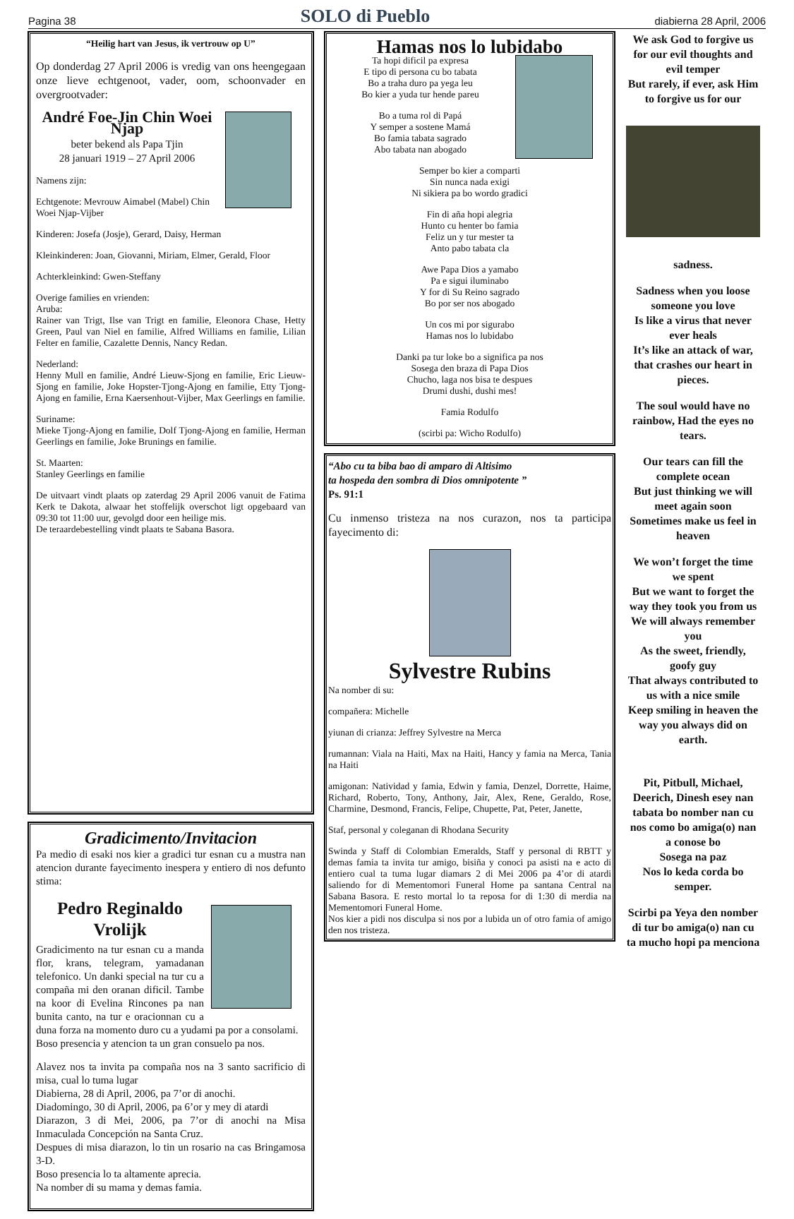Pagina 38 SOLO di Pueblo diabierna 28 April, 2006
“Heilig hart van Jesus, ik vertrouw op U”
Op donderdag 27 April 2006 is vredig van ons heengegaan onze lieve echtgenoot, vader, oom, schoonvader en overgrootvader:
André Foe-Jin Chin Woei Njap
beter bekend als Papa Tjin
28 januari 1919 – 27 April 2006
Namens zijn:
Echtgenote: Mevrouw Aimabel (Mabel) Chin Woei Njap-Vijber
Kinderen: Josefa (Josje), Gerard, Daisy, Herman
Kleinkinderen: Joan, Giovanni, Miriam, Elmer, Gerald, Floor
Achterkleinkind: Gwen-Steffany
Overige families en vrienden:
Aruba:
Rainer van Trigt, Ilse van Trigt en familie, Eleonora Chase, Hetty Green, Paul van Niel en familie, Alfred Williams en familie, Lilian Felter en familie, Cazalette Dennis, Nancy Redan.
Nederland:
Henny Mull en familie, André Lieuw-Sjong en familie, Eric Lieuw-Sjong en familie, Joke Hopster-Tjong-Ajong en familie, Etty Tjong-Ajong en familie, Erna Kaersenhout-Vijber, Max Geerlings en familie.
Suriname:
Mieke Tjong-Ajong en familie, Dolf Tjong-Ajong en familie, Herman Geerlings en familie, Joke Brunings en familie.
St. Maarten:
Stanley Geerlings en familie
De uitvaart vindt plaats op zaterdag 29 April 2006 vanuit de Fatima Kerk te Dakota, alwaar het stoffelijk overschot ligt opgebaard van 09:30 tot 11:00 uur, gevolgd door een heilige mis.
De teraardebestelling vindt plaats te Sabana Basora.
Gradicimento/Invitacion
Pa medio di esaki nos kier a gradici tur esnan cu a mustra nan atencion durante fayecimento inespera y entiero di nos defunto stima:
Pedro Reginaldo
Vrolijk
Gradicimento na tur esnan cu a manda flor, krans, telegram, yamadanan telefonico. Un danki special na tur cu a compaña mi den oranan dificil. Tambe na koor di Evelina Rincones pa nan bunita canto, na tur e oracionnan cu a duna forza na momento duro cu a yudami pa por a consolami.
Boso presencia y atencion ta un gran consuelo pa nos.
Alavez nos ta invita pa compaña nos na 3 santo sacrificio di misa, cual lo tuma lugar
Diabierna, 28 di April, 2006, pa 7’or di anochi.
Diadomingo, 30 di April, 2006, pa 6’or y mey di atardi
Diarazon, 3 di Mei, 2006, pa 7’or di anochi na Misa Inmaculada Concepción na Santa Cruz.
Despues di misa diarazon, lo tin un rosario na cas Bringamosa 3-D.
Boso presencia lo ta altamente aprecia.
Na nomber di su mama y demas famia.
Hamas nos lo lubidabo
Ta hopi dificil pa expresa
E tipo di persona cu bo tabata
Bo a traha duro pa yega leu
Bo kier a yuda tur hende pareu
Bo a tuma rol di Papá
Y semper a sostene Mamá
Bo famia tabata sagrado
Abo tabata nan abogado
Semper bo kier a comparti
Sin nunca nada exigi
Ni sikiera pa bo wordo gradici
Fin di aña hopi alegria
Hunto cu henter bo famia
Feliz un y tur mester ta
Anto pabo tabata cla
Awe Papa Dios a yamabo
Pa e sigui iluminabo
Y for di Su Reino sagrado
Bo por ser nos abogado
Un cos mi por sigurabo
Hamas nos lo lubidabo
Danki pa tur loke bo a significa pa nos
Sosega den braza di Papa Dios
Chucho, laga nos bisa te despues
Drumi dushi, dushi mes!
Famia Rodulfo
(scirbi pa: Wicho Rodulfo)
“Abo cu ta biba bao di amparo di Altisimo
ta hospeda den sombra di Dios omnipotente ”
Ps. 91:1
Cu inmenso tristeza na nos curazon, nos ta participa fayecimento di:
Sylvestre Rubins
Na nomber di su:
compañera: Michelle
yiunan di crianza: Jeffrey Sylvestre na Merca
rumannan: Viala na Haiti, Max na Haiti, Hancy y famia na Merca, Tania na Haiti
amigonan: Natividad y famia, Edwin y famia, Denzel, Dorrette, Haime, Richard, Roberto, Tony, Anthony, Jair, Alex, Rene, Geraldo, Rose, Charmine, Desmond, Francis, Felipe, Chupette, Pat, Peter, Janette,
Staf, personal y coleganan di Rhodana Security
Swinda y Staff di Colombian Emeralds, Staff y personal di RBTT y demas famia ta invita tur amigo, bisiña y conoci pa asisti na e acto di entiero cual ta tuma lugar diamars 2 di Mei 2006 pa 4’or di atardi saliendo for di Mementomori Funeral Home pa santana Central na Sabana Basora. E resto mortal lo ta reposa for di 1:30 di merdia na Mementomori Funeral Home.
Nos kier a pidi nos disculpa si nos por a lubida un of otro famia of amigo den nos tristeza.
We ask God to forgive us for our evil thoughts and evil temper
But rarely, if ever, ask Him to forgive us for our
sadness.
Sadness when you loose someone you love
Is like a virus that never ever heals
It’s like an attack of war, that crashes our heart in pieces.
The soul would have no rainbow, Had the eyes no tears.
Our tears can fill the complete ocean
But just thinking we will meet again soon
Sometimes make us feel in heaven
We won’t forget the time we spent
But we want to forget the way they took you from us
We will always remember you
As the sweet, friendly, goofy guy
That always contributed to us with a nice smile
Keep smiling in heaven the way you always did on earth.
Pit, Pitbull, Michael, Deerich, Dinesh esey nan tabata bo nomber nan cu nos como bo amiga(o) nan a conose bo
Sosega na paz
Nos lo keda corda bo semper.
Scirbi pa Yeya den nomber di tur bo amiga(o) nan cu ta mucho hopi pa menciona